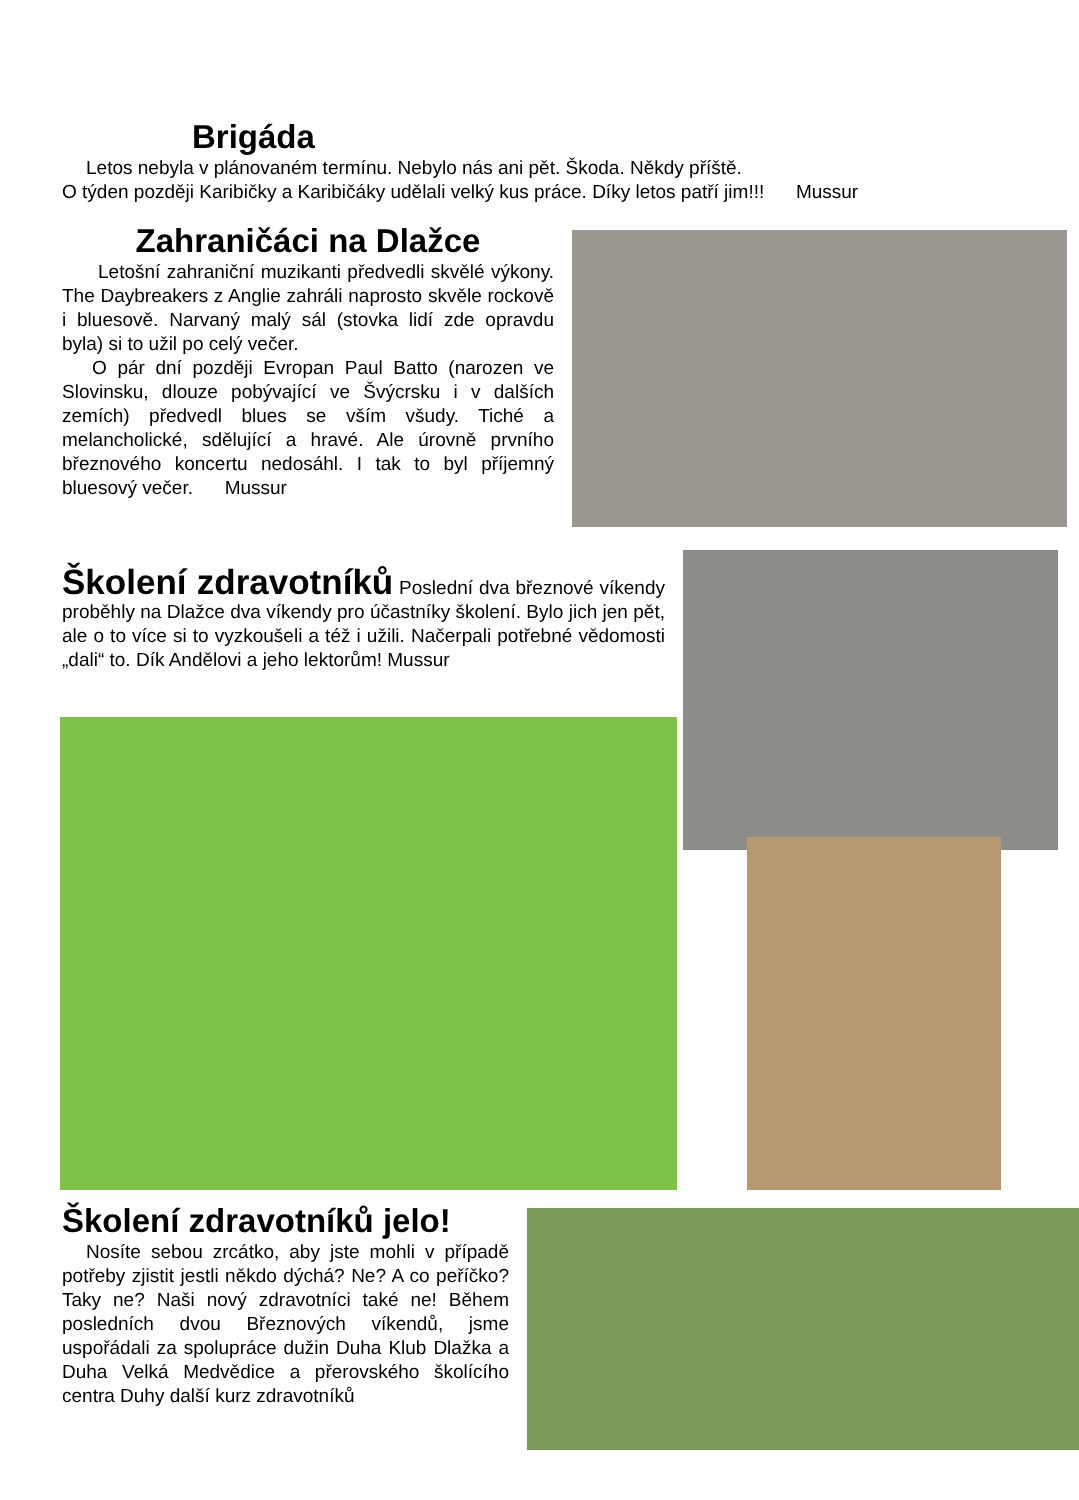Brigáda
Letos nebyla v plánovaném termínu. Nebylo nás ani pět. Škoda. Někdy příště.
O týden později Karibičky a Karibičáky udělali velký kus práce. Díky letos patří jim!!! Mussur
Zahraničáci na Dlažce
Letošní zahraniční muzikanti předvedli skvělé výkony. The Daybreakers z Anglie zahráli naprosto skvěle rockově i bluesově. Narvaný malý sál (stovka lidí zde opravdu byla) si to užil po celý večer.
O pár dní později Evropan Paul Batto (narozen ve Slovinsku, dlouze pobývající ve Švýcrsku i v dalších zemích) předvedl blues se vším všudy. Tiché a melancholické, sdělující a hravé. Ale úrovně prvního březnového koncertu nedosáhl. I tak to byl příjemný bluesový večer. Mussur
Školení zdravotníků Poslední dva březnové víkendy proběhly na Dlažce dva víkendy pro účastníky školení. Bylo jich jen pět, ale o to více si to vyzkoušeli a též i užili. Načerpali potřebné vědomosti „dali“ to. Dík Andělovi a jeho lektorům! Mussur
Školení zdravotníků jelo!
Nosíte sebou zrcátko, aby jste mohli v případě potřeby zjistit jestli někdo dýchá? Ne? A co peříčko? Taky ne? Naši nový zdravotníci také ne! Během posledních dvou Březnových víkendů, jsme uspořádali za spolupráce dužin Duha Klub Dlažka a Duha Velká Medvědice a přerovského školícího centra Duhy další kurz zdravotníků